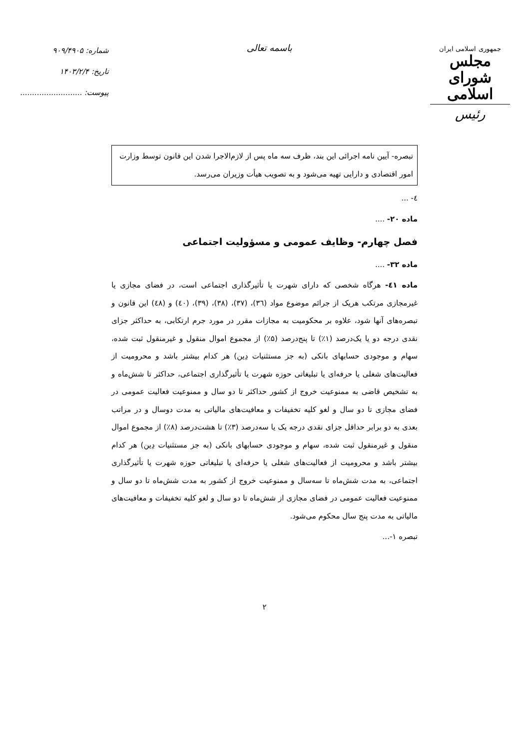جمهوری اسلامی ایران
مجلس شورای اسلامی
رئیس
باسمه تعالی
شماره: ۹۰۹/۴۹۰۵
تاریخ: ۱۴۰۳/۲/۴
پیوست: ..........................
تبصره- آیین نامه اجرائی این بند، ظرف سه ماه پس از لازم‌الاجرا شدن این قانون توسط وزارت امور اقتصادی و دارایی تهیه می‌شود و به تصویب هیأت وزیران می‌رسد.
٤- ...
ماده ۲۰- ....
فصل چهارم- وظایف عمومی و مسؤولیت اجتماعی
ماده ۳۲- ....
ماده ٤١- هرگاه شخصی که دارای شهرت یا تأثیرگذاری اجتماعی است، در فضای مجازی یا غیرمجازی مرتکب هریک از جرائم موضوع مواد (٣٦)، (٣٧)، (٣٨)، (٣٩)، (٤٠) و (٤٨) این قانون و تبصره‌های آنها شود، علاوه بر محکومیت به مجازات مقرر در مورد جرم ارتکابی، به حداکثر جزای نقدی درجه دو یا یک‌درصد (۱٪) تا پنج‌درصد (۵٪) از مجموع اموال منقول و غیرمنقول ثبت شده، سهام و موجودی حسابهای بانکی (به جز مستثنیات دِین) هر کدام بیشتر باشد و محرومیت از فعالیت‌های شغلی یا حرفه‌ای یا تبلیغاتی حوزه شهرت یا تأثیرگذاری اجتماعی، حداکثر تا شش‌ماه و به تشخیص قاضی به ممنوعیت خروج از کشور حداکثر تا دو سال و ممنوعیت فعالیت عمومی در فضای مجازی تا دو سال و لغو کلیه تخفیفات و معافیت‌های مالیاتی به مدت دوسال و در مراتب بعدی به دو برابر حداقل جزای نقدی درجه یک یا سه‌درصد (۳٪) تا هشت‌درصد (۸٪) از مجموع اموال منقول و غیرمنقول ثبت شده، سهام و موجودی حسابهای بانکی (به جز مستثنیات دِین) هر کدام بیشتر باشد و محرومیت از فعالیت‌های شغلی یا حرفه‌ای یا تبلیغاتی حوزه شهرت یا تأثیرگذاری اجتماعی، به مدت شش‌ماه تا سه‌سال و ممنوعیت خروج از کشور به مدت شش‌ماه تا دو سال و ممنوعیت فعالیت عمومی در فضای مجازی از شش‌ماه تا دو سال و لغو کلیه تخفیفات و معافیت‌های مالیاتی به مدت پنج سال محکوم می‌شود.
تبصره ۱-...
۲